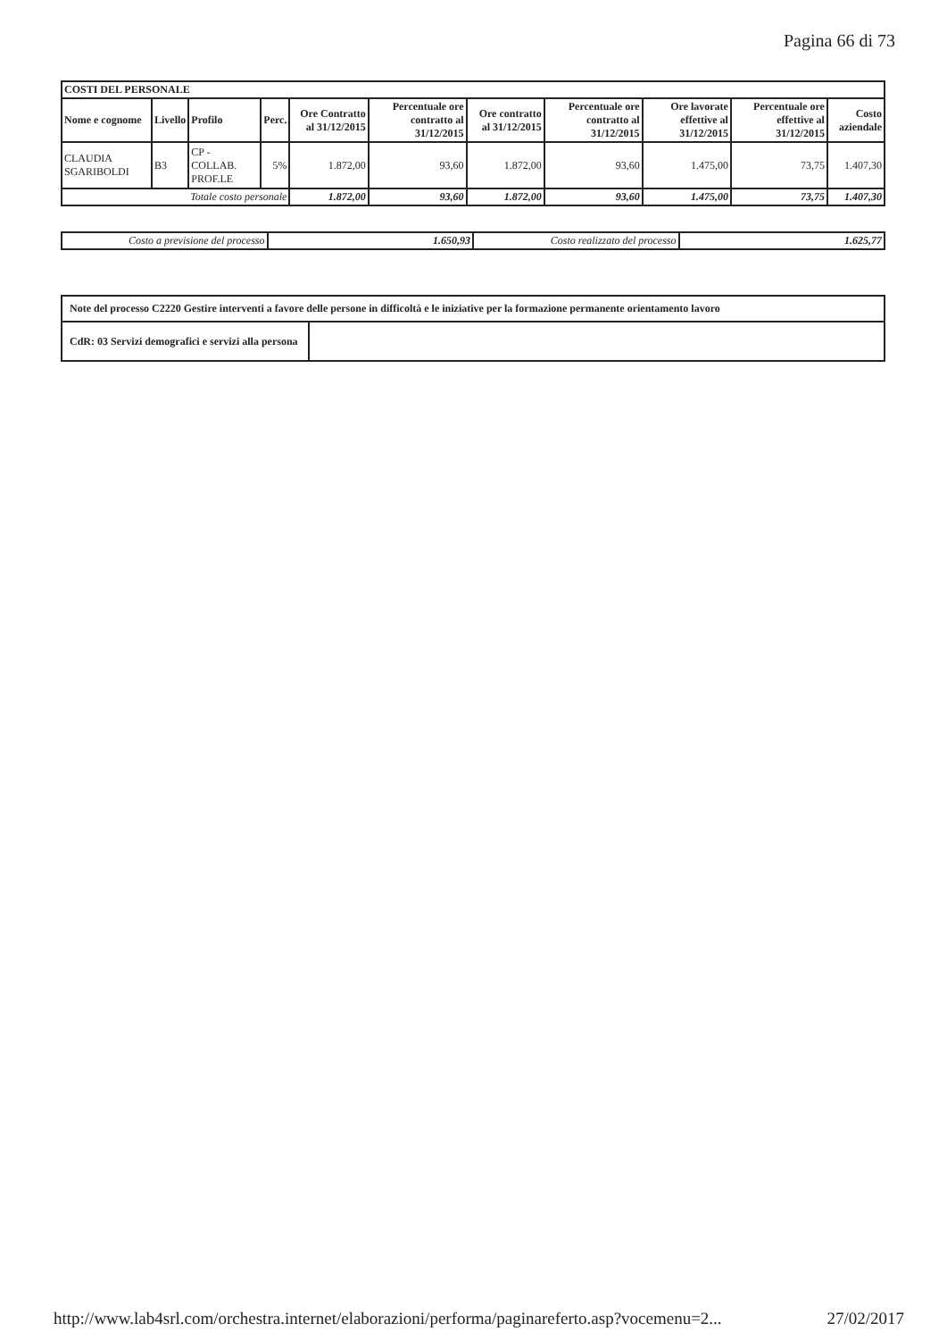Pagina 66 di 73
| COSTI DEL PERSONALE | | | | | | | | | | |
| --- | --- | --- | --- | --- | --- | --- | --- | --- | --- | --- |
| Nome e cognome | Livello | Profilo | Perc. | Ore Contratto al 31/12/2015 | Percentuale ore contratto al 31/12/2015 | Ore contratto al 31/12/2015 | Percentuale ore contratto al 31/12/2015 | Ore lavorate effettive al 31/12/2015 | Percentuale ore effettive al 31/12/2015 | Costo aziendale |
| CLAUDIA SGARIBOLDI | B3 | CP - COLLAB. PROF.LE | 5% | 1.872,00 | 93,60 | 1.872,00 | 93,60 | 1.475,00 | 73,75 | 1.407,30 |
| Totale costo personale | | | | 1.872,00 | 93,60 | 1.872,00 | 93,60 | 1.475,00 | 73,75 | 1.407,30 |
| Costo a previsione del processo | 1.650,93 | Costo realizzato del processo | 1.625,77 |
| Note del processo C2220 Gestire interventi a favore delle persone in difficoltà e le iniziative per la formazione permanente orientamento lavoro | |
| CdR: 03 Servizi demografici e servizi alla persona | |
http://www.lab4srl.com/orchestra.internet/elaborazioni/performa/paginareferto.asp?vocemenu=2... 27/02/2017